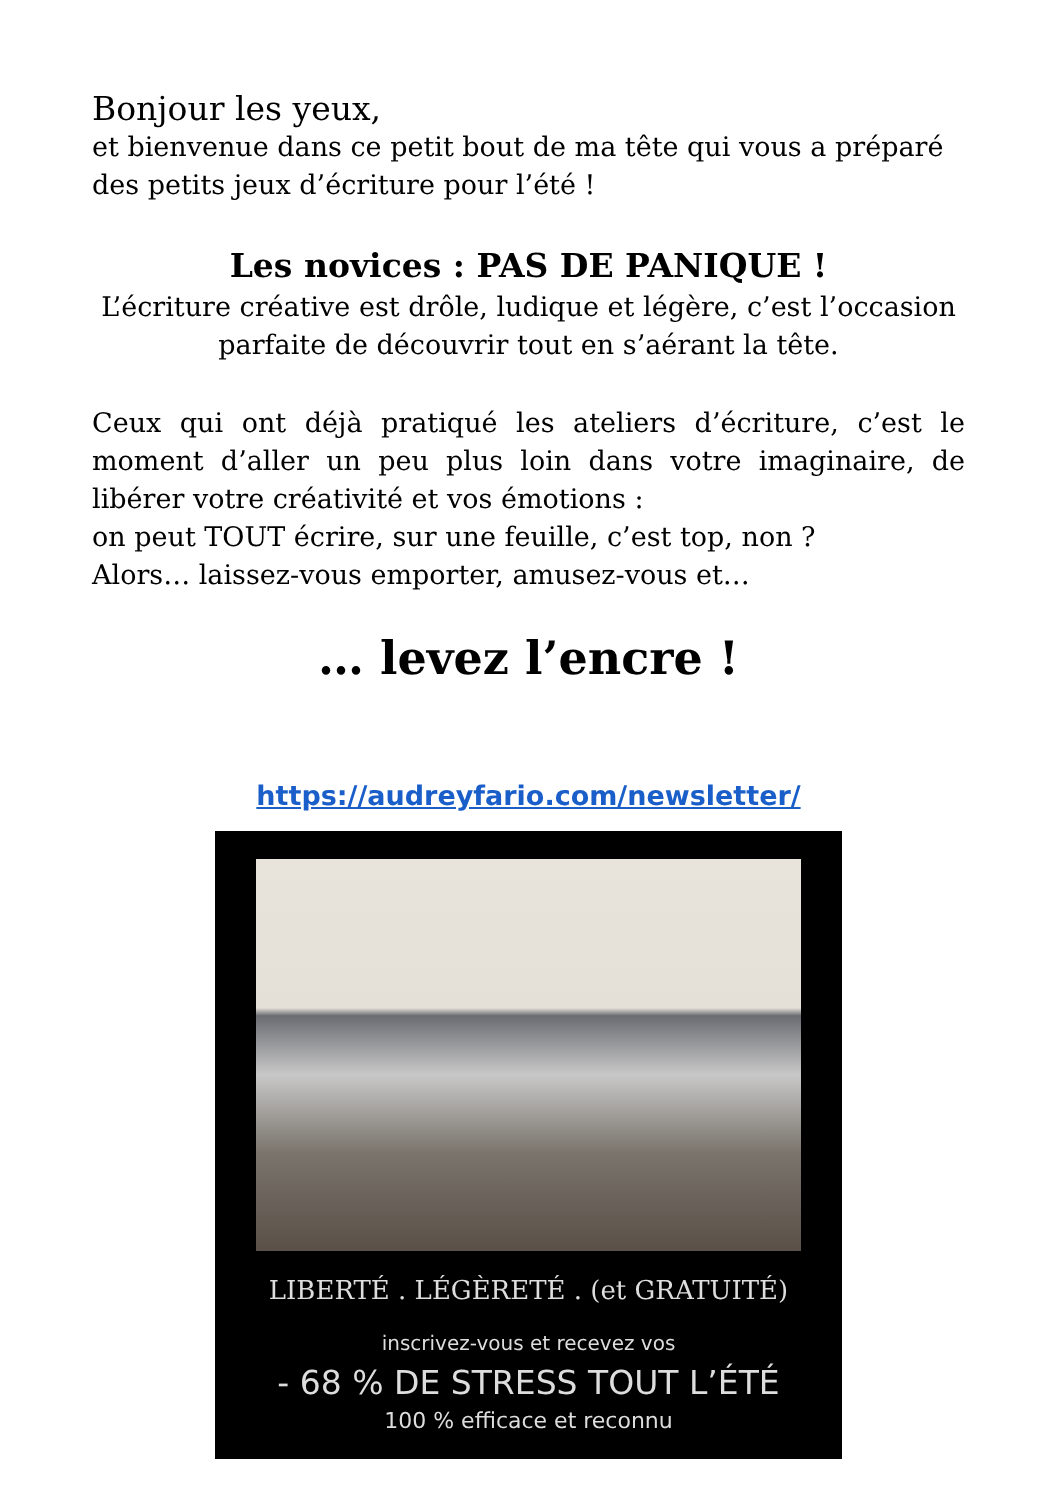Bonjour les yeux,
et bienvenue dans ce petit bout de ma tête qui vous a préparé des petits jeux d’écriture pour l’été !
Les novices : PAS DE PANIQUE !
L’écriture créative est drôle, ludique et légère, c’est l’occasion parfaite de découvrir tout en s’aérant la tête.
Ceux qui ont déjà pratiqué les ateliers d’écriture, c’est le moment d’aller un peu plus loin dans votre imaginaire, de libérer votre créativité et vos émotions :
on peut TOUT écrire, sur une feuille, c’est top, non ?
Alors… laissez-vous emporter, amusez-vous et…
… levez l’encre !
https://audreyfario.com/newsletter/
LIBERTÉ . LÉGÈRETÉ . (et GRATUITÉ)
inscrivez-vous et recevez vos
- 68 % DE STRESS TOUT L’ÉTÉ
100 % efficace et reconnu